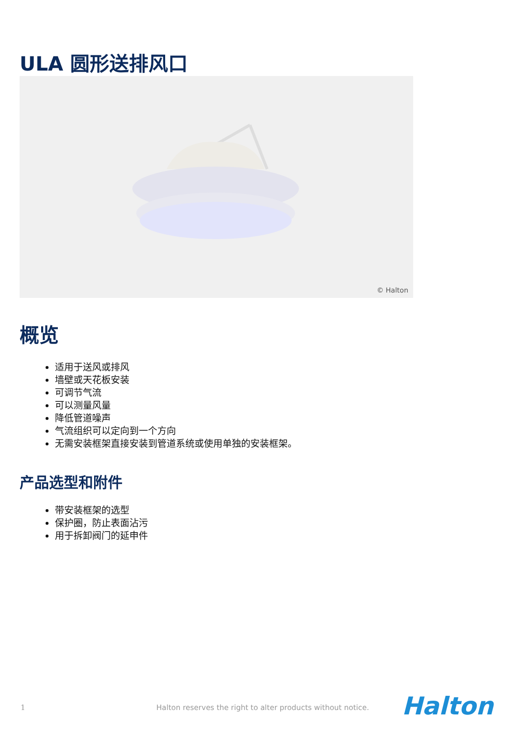ULA 圆形送排风口
© Halton
概览
适用于送风或排风
墙壁或天花板安装
可调节气流
可以测量风量
降低管道噪声
气流组织可以定向到一个方向
无需安装框架直接安装到管道系统或使用单独的安装框架。
产品选型和附件
带安装框架的选型
保护圈，防止表面沾污
用于拆卸阀门的延申件
1
Halton reserves the right to alter products without notice.
Halton